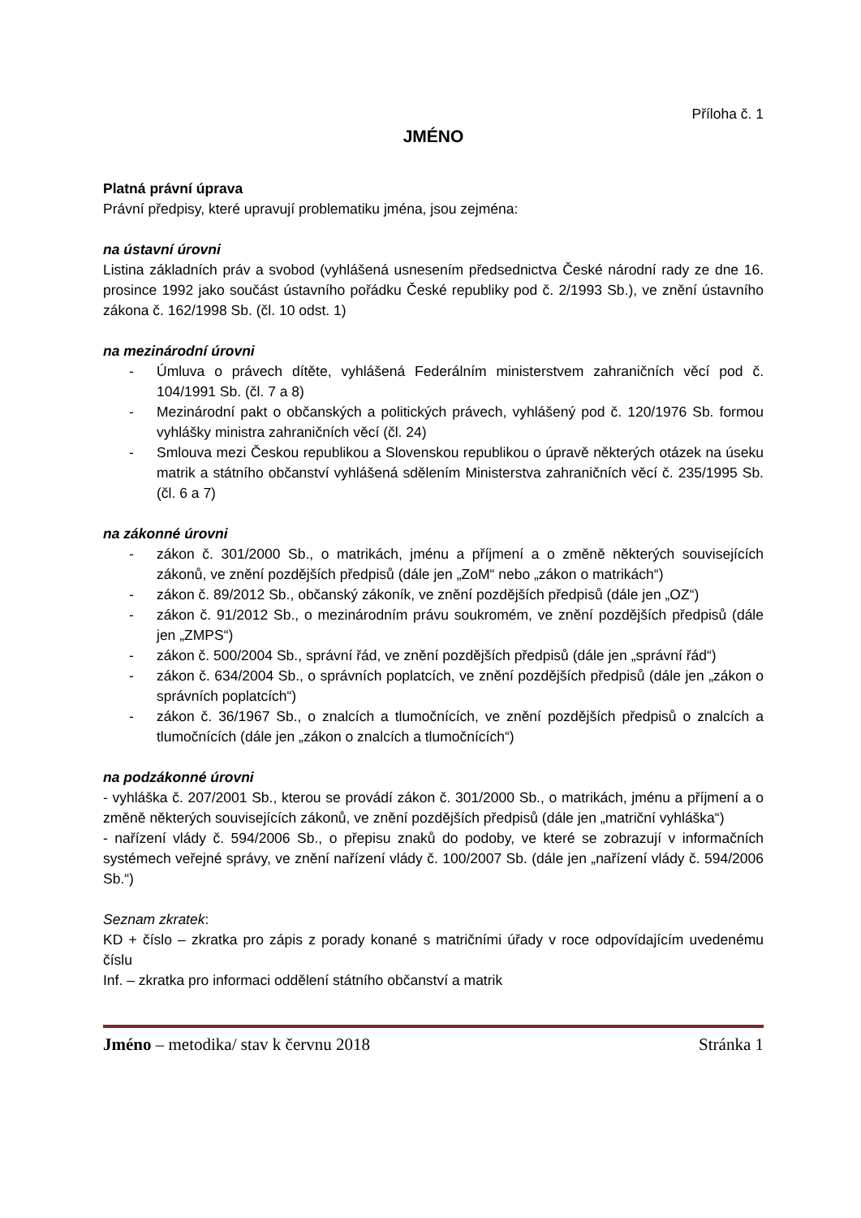Příloha č. 1
JMÉNO
Platná právní úprava
Právní předpisy, které upravují problematiku jména, jsou zejména:
na ústavní úrovni
Listina základních práv a svobod (vyhlášená usnesením předsednictva České národní rady ze dne 16. prosince 1992 jako součást ústavního pořádku České republiky pod č. 2/1993 Sb.), ve znění ústavního zákona č. 162/1998 Sb. (čl. 10 odst. 1)
na mezinárodní úrovni
- Úmluva o právech dítěte, vyhlášená Federálním ministerstvem zahraničních věcí pod č. 104/1991 Sb. (čl. 7 a 8)
- Mezinárodní pakt o občanských a politických právech, vyhlášený pod č. 120/1976 Sb. formou vyhlášky ministra zahraničních věcí (čl. 24)
- Smlouva mezi Českou republikou a Slovenskou republikou o úpravě některých otázek na úseku matrik a státního občanství vyhlášená sdělením Ministerstva zahraničních věcí č. 235/1995 Sb. (čl. 6 a 7)
na zákonné úrovni
- zákon č. 301/2000 Sb., o matrikách, jménu a příjmení a o změně některých souvisejících zákonů, ve znění pozdějších předpisů (dále jen „ZoM“ nebo „zákon o matrikách“)
- zákon č. 89/2012 Sb., občanský zákoník, ve znění pozdějších předpisů (dále jen „OZ“)
- zákon č. 91/2012 Sb., o mezinárodním právu soukromém, ve znění pozdějších předpisů (dále jen „ZMPS“)
- zákon č. 500/2004 Sb., správní řád, ve znění pozdějších předpisů (dále jen „správní řád“)
- zákon č. 634/2004 Sb., o správních poplatcích, ve znění pozdějších předpisů (dále jen „zákon o správních poplatcích“)
- zákon č. 36/1967 Sb., o znalcích a tlumočnících, ve znění pozdějších předpisů o znalcích a tlumočnících (dále jen „zákon o znalcích a tlumočnících“)
na podzákonné úrovni
- vyhláška č. 207/2001 Sb., kterou se provádí zákon č. 301/2000 Sb., o matrikách, jménu a příjmení a o změně některých souvisejících zákonů, ve znění pozdějších předpisů (dále jen „matriční vyhláška“)
- nařízení vlády č. 594/2006 Sb., o přepisu znaků do podoby, ve které se zobrazují v informačních systémech veřejné správy, ve znění nařízení vlády č. 100/2007 Sb. (dále jen „nařízení vlády č. 594/2006 Sb.“)
Seznam zkratek:
KD + číslo – zkratka pro zápis z porady konané s matričními úřady v roce odpovídajícím uvedenému číslu
Inf. – zkratka pro informaci oddělení státního občanství a matrik
Jméno – metodika/ stav k červnu 2018 Stránka 1